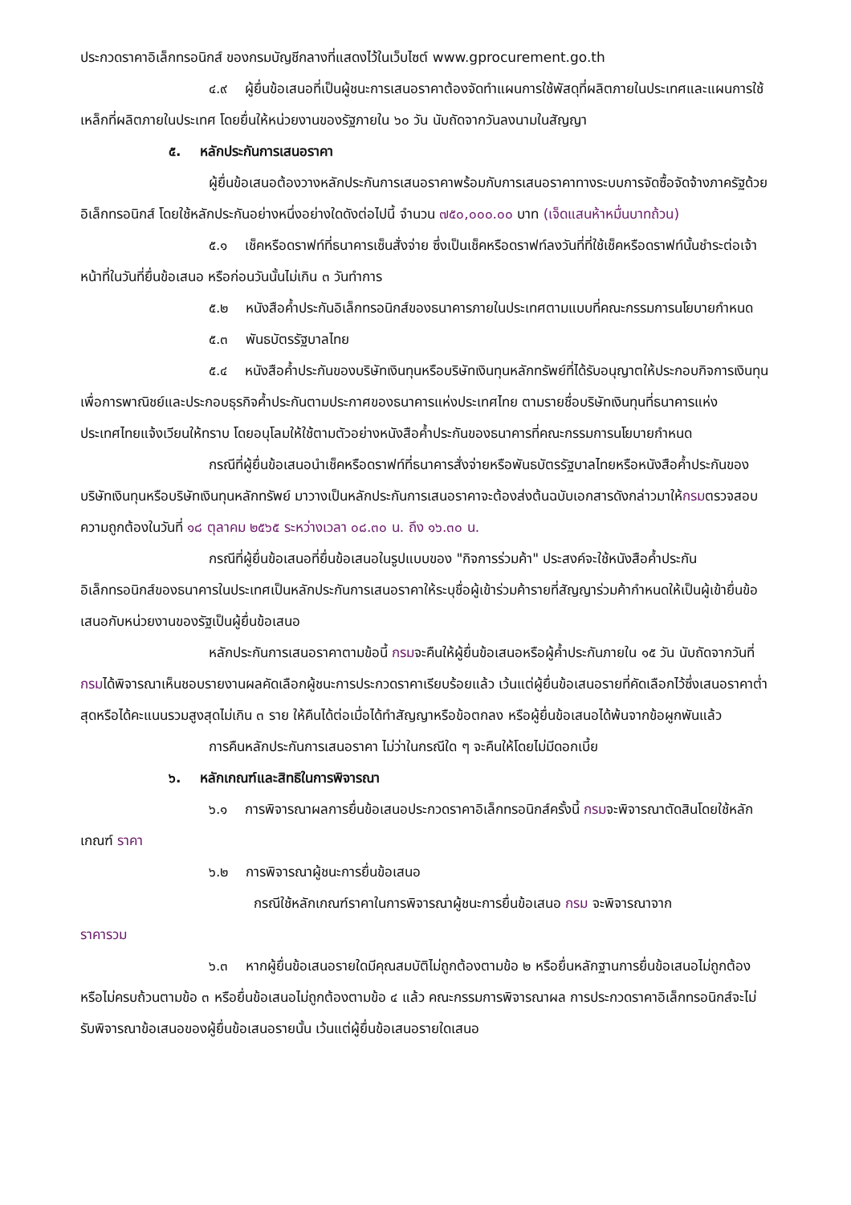ประกวดราคาอิเล็กทรอนิกส์ ของกรมบัญชีกลางที่แสดงไว้ในเว็บไซต์ www.gprocurement.go.th
๔.๙ ผู้ยื่นข้อเสนอที่เป็นผู้ชนะการเสนอราคาต้องจัดทำแผนการใช้พัสดุที่ผลิตภายในประเทศและแผนการใช้เหล็กที่ผลิตภายในประเทศ โดยยื่นให้หน่วยงานของรัฐภายใน ๖๐ วัน นับถัดจากวันลงนามในสัญญา
๕. หลักประกันการเสนอราคา
ผู้ยื่นข้อเสนอต้องวางหลักประกันการเสนอราคาพร้อมกับการเสนอราคาทางระบบการจัดซื้อจัดจ้างภาครัฐด้วยอิเล็กทรอนิกส์ โดยใช้หลักประกันอย่างหนึ่งอย่างใดดังต่อไปนี้ จำนวน ๗๕๐,๐๐๐.๐๐ บาท (เจ็ดแสนห้าหมื่นบาทถ้วน)
๕.๑ เช็คหรือดราฟท์ที่ธนาคารเซ็นสั่งจ่าย ซึ่งเป็นเช็คหรือดราฟท์ลงวันที่ที่ใช้เช็คหรือดราฟท์นั้นชำระต่อเจ้าหน้าที่ในวันที่ยื่นข้อเสนอ หรือก่อนวันนั้นไม่เกิน ๓ วันทำการ
๕.๒ หนังสือค้ำประกันอิเล็กทรอนิกส์ของธนาคารภายในประเทศตามแบบที่คณะกรรมการนโยบายกำหนด
๕.๓ พันธบัตรรัฐบาลไทย
๕.๔ หนังสือค้ำประกันของบริษัทเงินทุนหรือบริษัทเงินทุนหลักทรัพย์ที่ได้รับอนุญาตให้ประกอบกิจการเงินทุนเพื่อการพาณิชย์และประกอบธุรกิจค้ำประกันตามประกาศของธนาคารแห่งประเทศไทย ตามรายชื่อบริษัทเงินทุนที่ธนาคารแห่งประเทศไทยแจ้งเวียนให้ทราบ โดยอนุโลมให้ใช้ตามตัวอย่างหนังสือค้ำประกันของธนาคารที่คณะกรรมการนโยบายกำหนด
กรณีที่ผู้ยื่นข้อเสนอนำเช็คหรือดราฟท์ที่ธนาคารสั่งจ่ายหรือพันธบัตรรัฐบาลไทยหรือหนังสือค้ำประกันของบริษัทเงินทุนหรือบริษัทเงินทุนหลักทรัพย์ มาวางเป็นหลักประกันการเสนอราคาจะต้องส่งต้นฉบับเอกสารดังกล่าวมาให้กรมตรวจสอบความถูกต้องในวันที่ ๑๘ ตุลาคม ๒๕๖๕ ระหว่างเวลา ๐๘.๓๐ น. ถึง ๑๖.๓๐ น.
กรณีที่ผู้ยื่นข้อเสนอที่ยื่นข้อเสนอในรูปแบบของ "กิจการร่วมค้า" ประสงค์จะใช้หนังสือค้ำประกันอิเล็กทรอนิกส์ของธนาคารในประเทศเป็นหลักประกันการเสนอราคาให้ระบุชื่อผู้เข้าร่วมค้ารายที่สัญญาร่วมค้ากำหนดให้เป็นผู้เข้ายื่นข้อเสนอกับหน่วยงานของรัฐเป็นผู้ยื่นข้อเสนอ
หลักประกันการเสนอราคาตามข้อนี้ กรมจะคืนให้ผู้ยื่นข้อเสนอหรือผู้ค้ำประกันภายใน ๑๕ วัน นับถัดจากวันที่กรมได้พิจารณาเห็นชอบรายงานผลคัดเลือกผู้ชนะการประกวดราคาเรียบร้อยแล้ว เว้นแต่ผู้ยื่นข้อเสนอรายที่คัดเลือกไว้ซึ่งเสนอราคาต่ำสุดหรือได้คะแนนรวมสูงสุดไม่เกิน ๓ ราย ให้คืนได้ต่อเมื่อได้ทำสัญญาหรือข้อตกลง หรือผู้ยื่นข้อเสนอได้พ้นจากข้อผูกพันแล้ว
การคืนหลักประกันการเสนอราคา ไม่ว่าในกรณีใด ๆ จะคืนให้โดยไม่มีดอกเบี้ย
๖. หลักเกณฑ์และสิทธิในการพิจารณา
๖.๑ การพิจารณาผลการยื่นข้อเสนอประกวดราคาอิเล็กทรอนิกส์ครั้งนี้ กรมจะพิจารณาตัดสินโดยใช้หลักเกณฑ์ ราคา
๖.๒ การพิจารณาผู้ชนะการยื่นข้อเสนอ
กรณีใช้หลักเกณฑ์ราคาในการพิจารณาผู้ชนะการยื่นข้อเสนอ กรม จะพิจารณาจาก
ราคารวม
๖.๓ หากผู้ยื่นข้อเสนอรายใดมีคุณสมบัติไม่ถูกต้องตามข้อ ๒ หรือยื่นหลักฐานการยื่นข้อเสนอไม่ถูกต้อง หรือไม่ครบถ้วนตามข้อ ๓ หรือยื่นข้อเสนอไม่ถูกต้องตามข้อ ๔ แล้ว คณะกรรมการพิจารณาผล การประกวดราคาอิเล็กทรอนิกส์จะไม่รับพิจารณาข้อเสนอของผู้ยื่นข้อเสนอรายนั้น เว้นแต่ผู้ยื่นข้อเสนอรายใดเสนอ